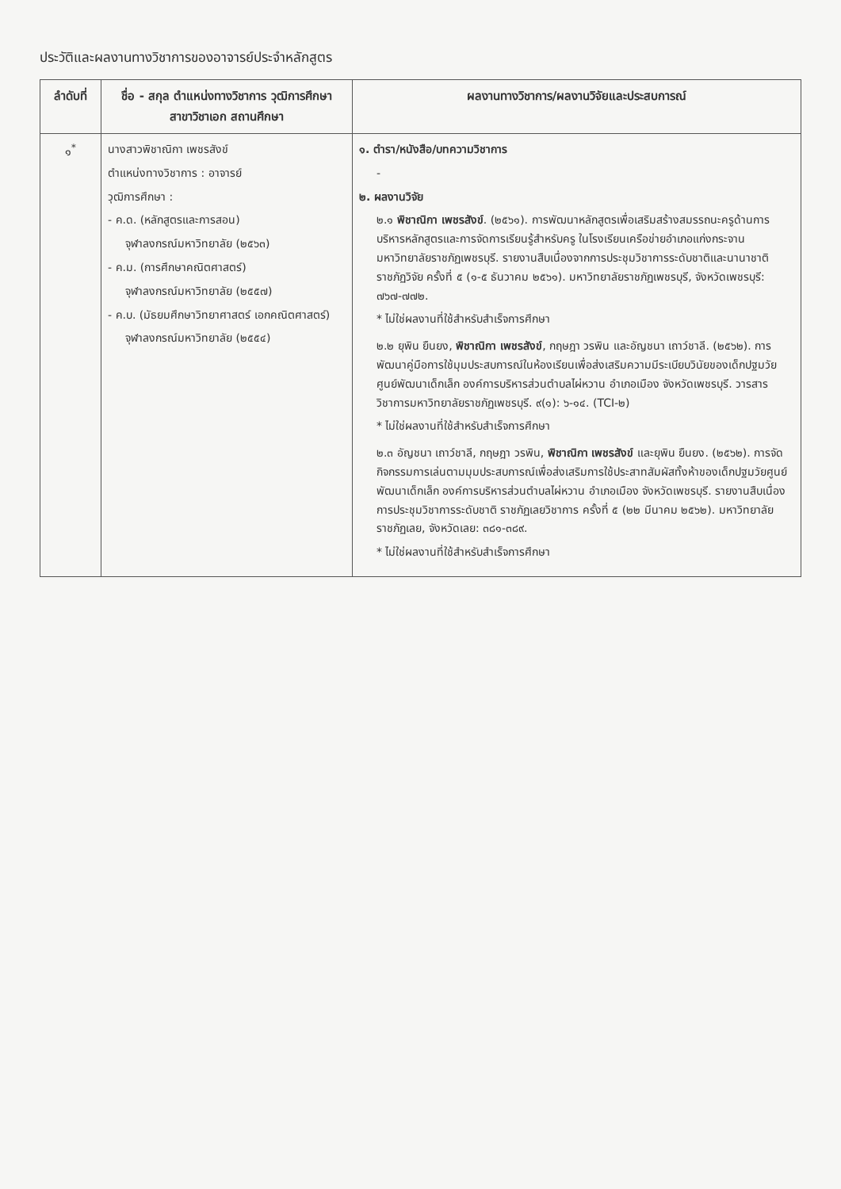ประวัติและผลงานทางวิชาการของอาจารย์ประจำหลักสูตร
| ลำดับที่ | ชื่อ - สกุล ตำแหน่งทางวิชาการ วุฒิการศึกษา สาขาวิชาเอก สถานศึกษา | ผลงานทางวิชาการ/ผลงานวิจัยและประสบการณ์ |
| --- | --- | --- |
| ๑<sup>*</sup> | นางสาวพิชาณิกา เพชรสังข์ ตำแหน่งทางวิชาการ : อาจารย์ วุฒิการศึกษา : - ค.ด. (หลักสูตรและการสอน) จุฬาลงกรณ์มหาวิทยาลัย (๒๕๖๓) - ค.ม. (การศึกษาคณิตศาสตร์) จุฬาลงกรณ์มหาวิทยาลัย (๒๕๕๗) - ค.บ. (มัธยมศึกษาวิทยาศาสตร์ เอกคณิตศาสตร์) จุฬาลงกรณ์มหาวิทยาลัย (๒๕๕๔) | ๑. ตำรา/หนังสือ/บทความวิชาการ - ๒. ผลงานวิจัย ๒.๑ พิชาณิกา เพชรสังข์ . (๒๕๖๑). การพัฒนาหลักสูตรเพื่อเสริมสร้างสมรรถนะครูด้านการบริหารหลักสูตรและการจัดการเรียนรู้สำหรับครู ในโรงเรียนเครือข่ายอำเภอแก่งกระจาน มหาวิทยาลัยราชภัฏเพชรบุรี. รายงานสืบเนื่องจากการประชุมวิชาการระดับชาติและนานาชาติ ราชภัฏวิจัย ครั้งที่ ๕ (๑-๕ ธันวาคม ๒๕๖๑). มหาวิทยาลัยราชภัฏเพชรบุรี, จังหวัดเพชรบุรี: ๗๖๗-๗๗๒. * ไม่ใช่ผลงานที่ใช้สำหรับสำเร็จการศึกษา ๒.๒ ยุพิน ยืนยง, พิชาณิกา เพชรสังข์ , กฤษฎา วรพิน และอัญชนา เถาว์ชาลี. (๒๕๖๒). การพัฒนาคู่มือการใช้มุมประสบการณ์ในห้องเรียนเพื่อส่งเสริมความมีระเบียบวินัยของเด็กปฐมวัยศูนย์พัฒนาเด็กเล็ก องค์การบริหารส่วนตำบลไผ่หวาน อำเภอเมือง จังหวัดเพชรบุรี. วารสารวิชาการมหาวิทยาลัยราชภัฏเพชรบุรี. ๙(๑): ๖-๑๔. (TCI-๒) * ไม่ใช่ผลงานที่ใช้สำหรับสำเร็จการศึกษา ๒.๓ อัญชนา เถาว์ชาลี, กฤษฎา วรพิน, พิชาณิกา เพชรสังข์ และยุพิน ยืนยง. (๒๕๖๒). การจัดกิจกรรมการเล่นตามมุมประสบการณ์เพื่อส่งเสริมการใช้ประสาทสัมผัสทั้งห้าของเด็กปฐมวัยศูนย์พัฒนาเด็กเล็ก องค์การบริหารส่วนตำบลไผ่หวาน อำเภอเมือง จังหวัดเพชรบุรี. รายงานสืบเนื่องการประชุมวิชาการระดับชาติ ราชภัฏเลยวิชาการ ครั้งที่ ๕ (๒๒ มีนาคม ๒๕๖๒). มหาวิทยาลัยราชภัฏเลย, จังหวัดเลย: ๓๘๑-๓๘๙. * ไม่ใช่ผลงานที่ใช้สำหรับสำเร็จการศึกษา |